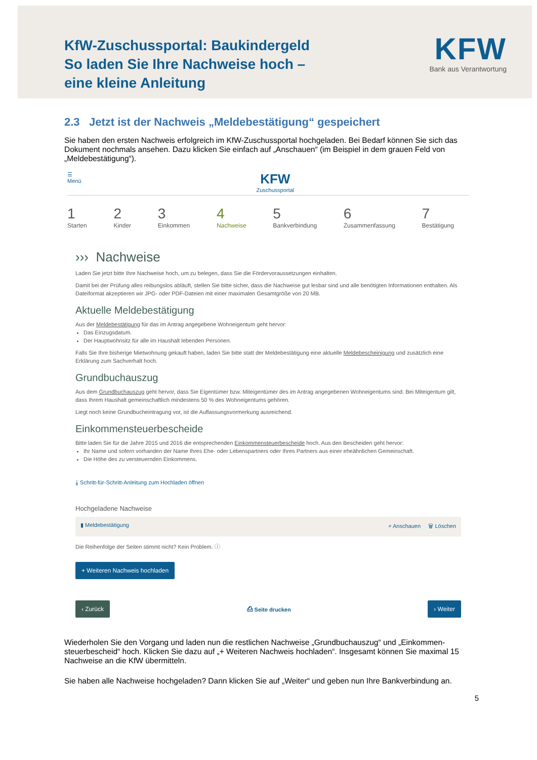KfW-Zuschussportal: Baukindergeld
So laden Sie Ihre Nachweise hoch –
eine kleine Anleitung
KFW
Bank aus Verantwortung
2.3 Jetzt ist der Nachweis „Meldebestätigung“ gespeichert
Sie haben den ersten Nachweis erfolgreich im KfW-Zuschussportal hochgeladen. Bei Bedarf können Sie sich das Dokument nochmals ansehen. Dazu klicken Sie einfach auf „Anschauen“ (im Beispiel in dem grauen Feld von „Meldebestätigung“).
☰
Menü
KFW
Zuschussportal
1
Starten
2
Kinder
3
Einkommen
4
Nachweise
5
Bankverbindung
6
Zusammenfassung
7
Bestätigung
››› Nachweise
Laden Sie jetzt bitte Ihre Nachweise hoch, um zu belegen, dass Sie die Fördervoraussetzungen einhalten.
Damit bei der Prüfung alles reibungslos abläuft, stellen Sie bitte sicher, dass die Nachweise gut lesbar sind und alle benötigten Informationen enthalten. Als Dateiformat akzeptieren wir JPG- oder PDF-Dateien mit einer maximalen Gesamtgröße von 20 MB.
Aktuelle Meldebestätigung
Aus der Meldebestätigung für das im Antrag angegebene Wohneigentum geht hervor:
Das Einzugsdatum.
Der Hauptwohnsitz für alle im Haushalt lebenden Personen.
Falls Sie Ihre bisherige Mietwohnung gekauft haben, laden Sie bitte statt der Meldebestätigung eine aktuelle Meldebescheinigung und zusätzlich eine Erklärung zum Sachverhalt hoch.
Grundbuchauszug
Aus dem Grundbuchauszug geht hervor, dass Sie Eigentümer bzw. Miteigentümer des im Antrag angegebenen Wohneigentums sind. Bei Miteigentum gilt, dass Ihrem Haushalt gemeinschaftlich mindestens 50 % des Wohneigentums gehören.
Liegt noch keine Grundbucheintragung vor, ist die Auflassungsvormerkung ausreichend.
Einkommensteuerbescheide
Bitte laden Sie für die Jahre 2015 und 2016 die entsprechenden Einkommensteuerbescheide hoch. Aus den Bescheiden geht hervor:
Ihr Name und sofern vorhanden der Name Ihres Ehe- oder Lebenspartners oder Ihres Partners aus einer eheähnlichen Gemeinschaft.
Die Höhe des zu versteuernden Einkommens.
⤓ Schritt-für-Schritt-Anleitung zum Hochladen öffnen
Hochgeladene Nachweise
▮ Meldebestätigung ⌕ Anschauen 🗑 Löschen
Die Reihenfolge der Seiten stimmt nicht? Kein Problem. ⓘ
+ Weiteren Nachweis hochladen
‹ Zurück ⎙ Seite drucken › Weiter
Wiederholen Sie den Vorgang und laden nun die restlichen Nachweise „Grundbuchauszug“ und „Einkommen-steuerbescheid“ hoch. Klicken Sie dazu auf „+ Weiteren Nachweis hochladen“. Insgesamt können Sie maximal 15 Nachweise an die KfW übermitteln.
Sie haben alle Nachweise hochgeladen? Dann klicken Sie auf „Weiter“ und geben nun Ihre Bankverbindung an.
5